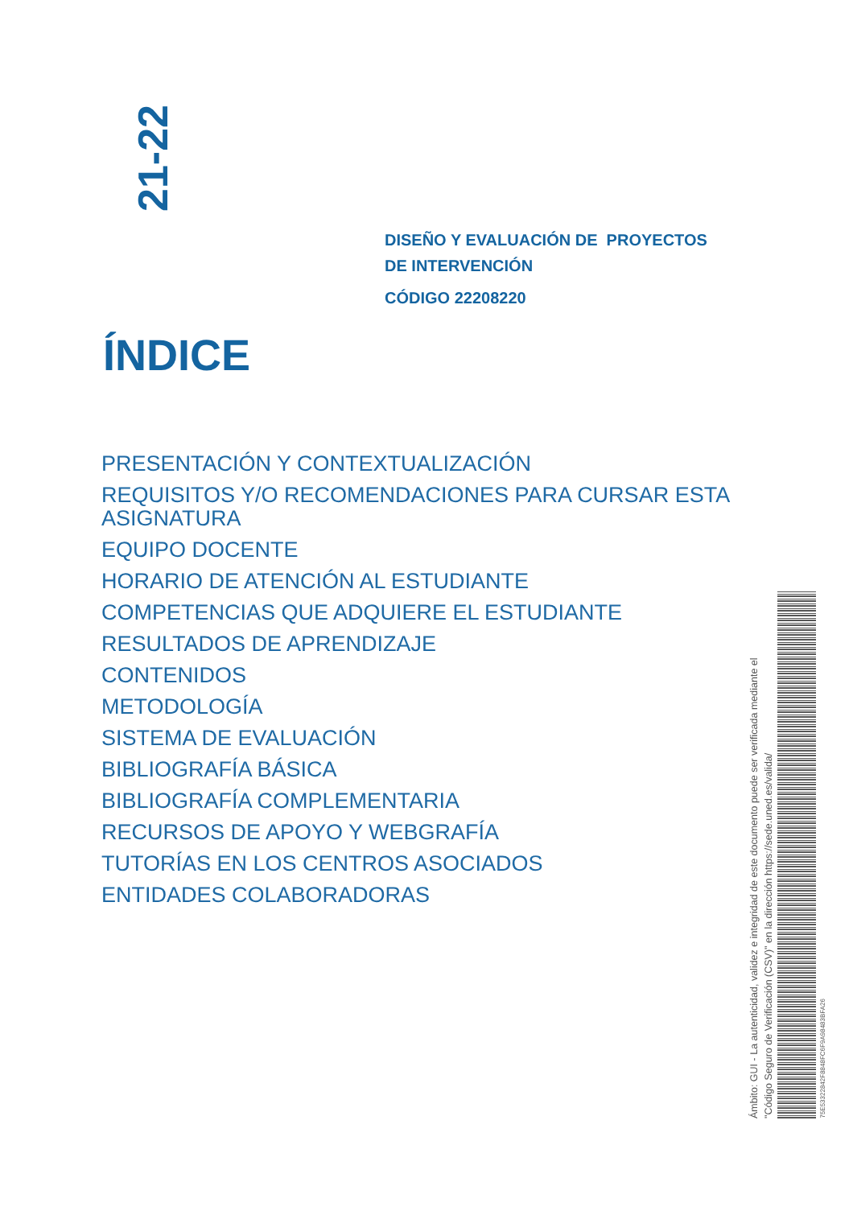21-22
DISEÑO Y EVALUACIÓN DE PROYECTOS
DE INTERVENCIÓN
CÓDIGO 22208220
ÍNDICE
PRESENTACIÓN Y CONTEXTUALIZACIÓN
REQUISITOS Y/O RECOMENDACIONES PARA CURSAR ESTA ASIGNATURA
EQUIPO DOCENTE
HORARIO DE ATENCIÓN AL ESTUDIANTE
COMPETENCIAS QUE ADQUIERE EL ESTUDIANTE
RESULTADOS DE APRENDIZAJE
CONTENIDOS
METODOLOGÍA
SISTEMA DE EVALUACIÓN
BIBLIOGRAFÍA BÁSICA
BIBLIOGRAFÍA COMPLEMENTARIA
RECURSOS DE APOYO Y WEBGRAFÍA
TUTORÍAS EN LOS CENTROS ASOCIADOS
ENTIDADES COLABORADORAS
Ámbito: GUI - La autenticidad, validez e integridad de este documento puede ser verificada mediante el
"Código Seguro de Verificación (CSV)" en la dirección https://sede.uned.es/valida/
75E53322842F8848FC6F9A98483BFA26